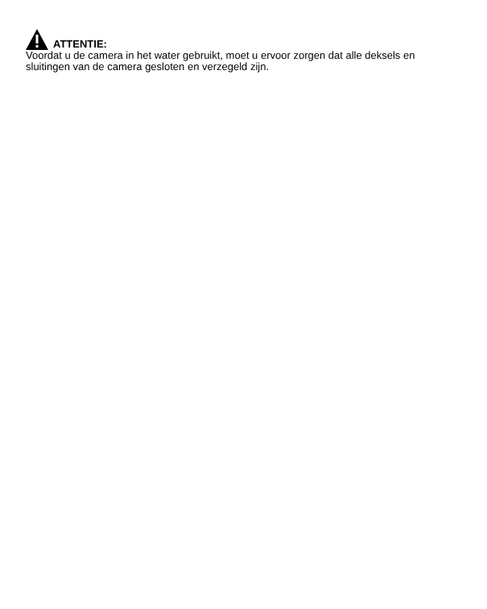ATTENTIE:
Voordat u de camera in het water gebruikt, moet u ervoor zorgen dat alle deksels en sluitingen van de camera gesloten en verzegeld zijn.